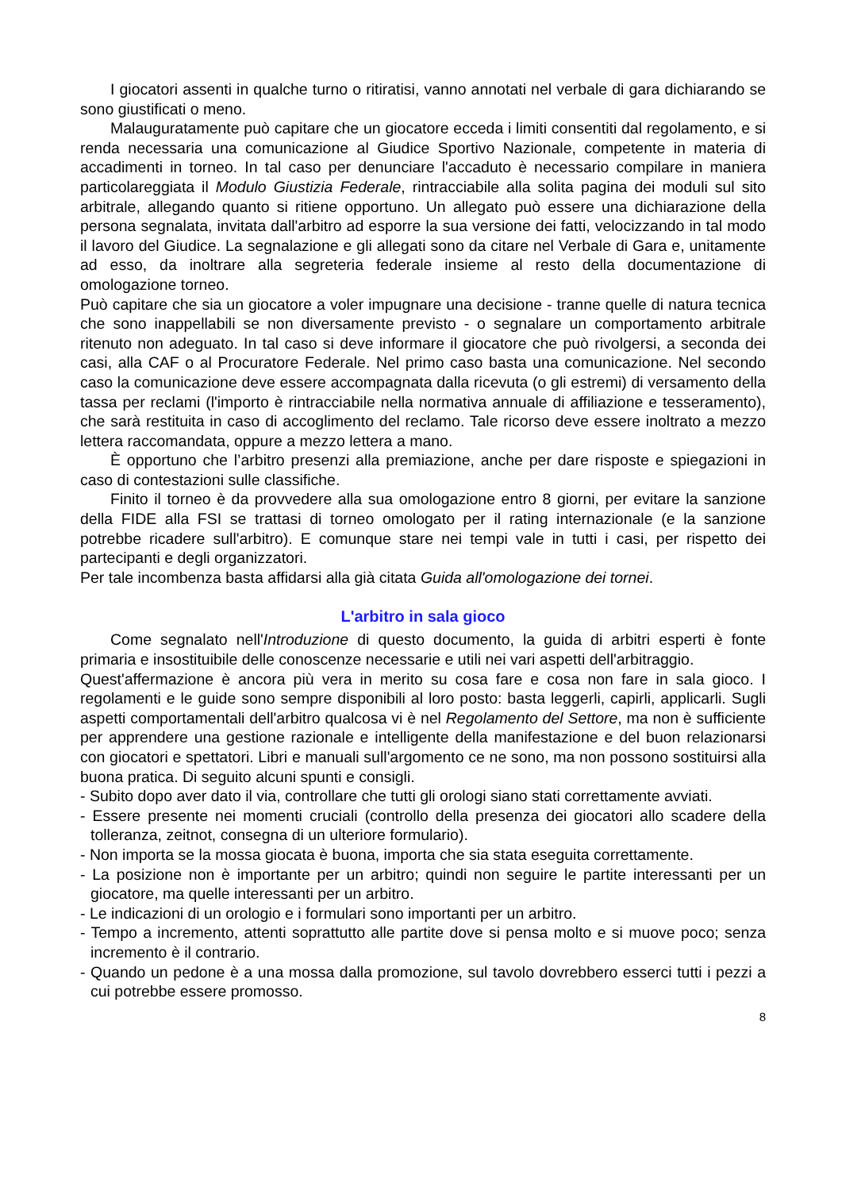I giocatori assenti in qualche turno o ritiratisi, vanno annotati nel verbale di gara dichiarando se sono giustificati o meno.
Malauguratamente può capitare che un giocatore ecceda i limiti consentiti dal regolamento, e si renda necessaria una comunicazione al Giudice Sportivo Nazionale, competente in materia di accadimenti in torneo. In tal caso per denunciare l'accaduto è necessario compilare in maniera particolareggiata il Modulo Giustizia Federale, rintracciabile alla solita pagina dei moduli sul sito arbitrale, allegando quanto si ritiene opportuno. Un allegato può essere una dichiarazione della persona segnalata, invitata dall'arbitro ad esporre la sua versione dei fatti, velocizzando in tal modo il lavoro del Giudice. La segnalazione e gli allegati sono da citare nel Verbale di Gara e, unitamente ad esso, da inoltrare alla segreteria federale insieme al resto della documentazione di omologazione torneo.
Può capitare che sia un giocatore a voler impugnare una decisione - tranne quelle di natura tecnica che sono inappellabili se non diversamente previsto - o segnalare un comportamento arbitrale ritenuto non adeguato. In tal caso si deve informare il giocatore che può rivolgersi, a seconda dei casi, alla CAF o al Procuratore Federale. Nel primo caso basta una comunicazione. Nel secondo caso la comunicazione deve essere accompagnata dalla ricevuta (o gli estremi) di versamento della tassa per reclami (l'importo è rintracciabile nella normativa annuale di affiliazione e tesseramento), che sarà restituita in caso di accoglimento del reclamo. Tale ricorso deve essere inoltrato a mezzo lettera raccomandata, oppure a mezzo lettera a mano.
È opportuno che l’arbitro presenzi alla premiazione, anche per dare risposte e spiegazioni in caso di contestazioni sulle classifiche.
Finito il torneo è da provvedere alla sua omologazione entro 8 giorni, per evitare la sanzione della FIDE alla FSI se trattasi di torneo omologato per il rating internazionale (e la sanzione potrebbe ricadere sull'arbitro). E comunque stare nei tempi vale in tutti i casi, per rispetto dei partecipanti e degli organizzatori.
Per tale incombenza basta affidarsi alla già citata Guida all'omologazione dei tornei.
L'arbitro in sala gioco
Come segnalato nell'Introduzione di questo documento, la guida di arbitri esperti è fonte primaria e insostituibile delle conoscenze necessarie e utili nei vari aspetti dell'arbitraggio.
Quest'affermazione è ancora più vera in merito su cosa fare e cosa non fare in sala gioco. I regolamenti e le guide sono sempre disponibili al loro posto: basta leggerli, capirli, applicarli. Sugli aspetti comportamentali dell'arbitro qualcosa vi è nel Regolamento del Settore, ma non è sufficiente per apprendere una gestione razionale e intelligente della manifestazione e del buon relazionarsi con giocatori e spettatori. Libri e manuali sull'argomento ce ne sono, ma non possono sostituirsi alla buona pratica. Di seguito alcuni spunti e consigli.
- Subito dopo aver dato il via, controllare che tutti gli orologi siano stati correttamente avviati.
- Essere presente nei momenti cruciali (controllo della presenza dei giocatori allo scadere della tolleranza, zeitnot, consegna di un ulteriore formulario).
- Non importa se la mossa giocata è buona, importa che sia stata eseguita correttamente.
- La posizione non è importante per un arbitro; quindi non seguire le partite interessanti per un giocatore, ma quelle interessanti per un arbitro.
- Le indicazioni di un orologio e i formulari sono importanti per un arbitro.
- Tempo a incremento, attenti soprattutto alle partite dove si pensa molto e si muove poco; senza incremento è il contrario.
- Quando un pedone è a una mossa dalla promozione, sul tavolo dovrebbero esserci tutti i pezzi a cui potrebbe essere promosso.
8